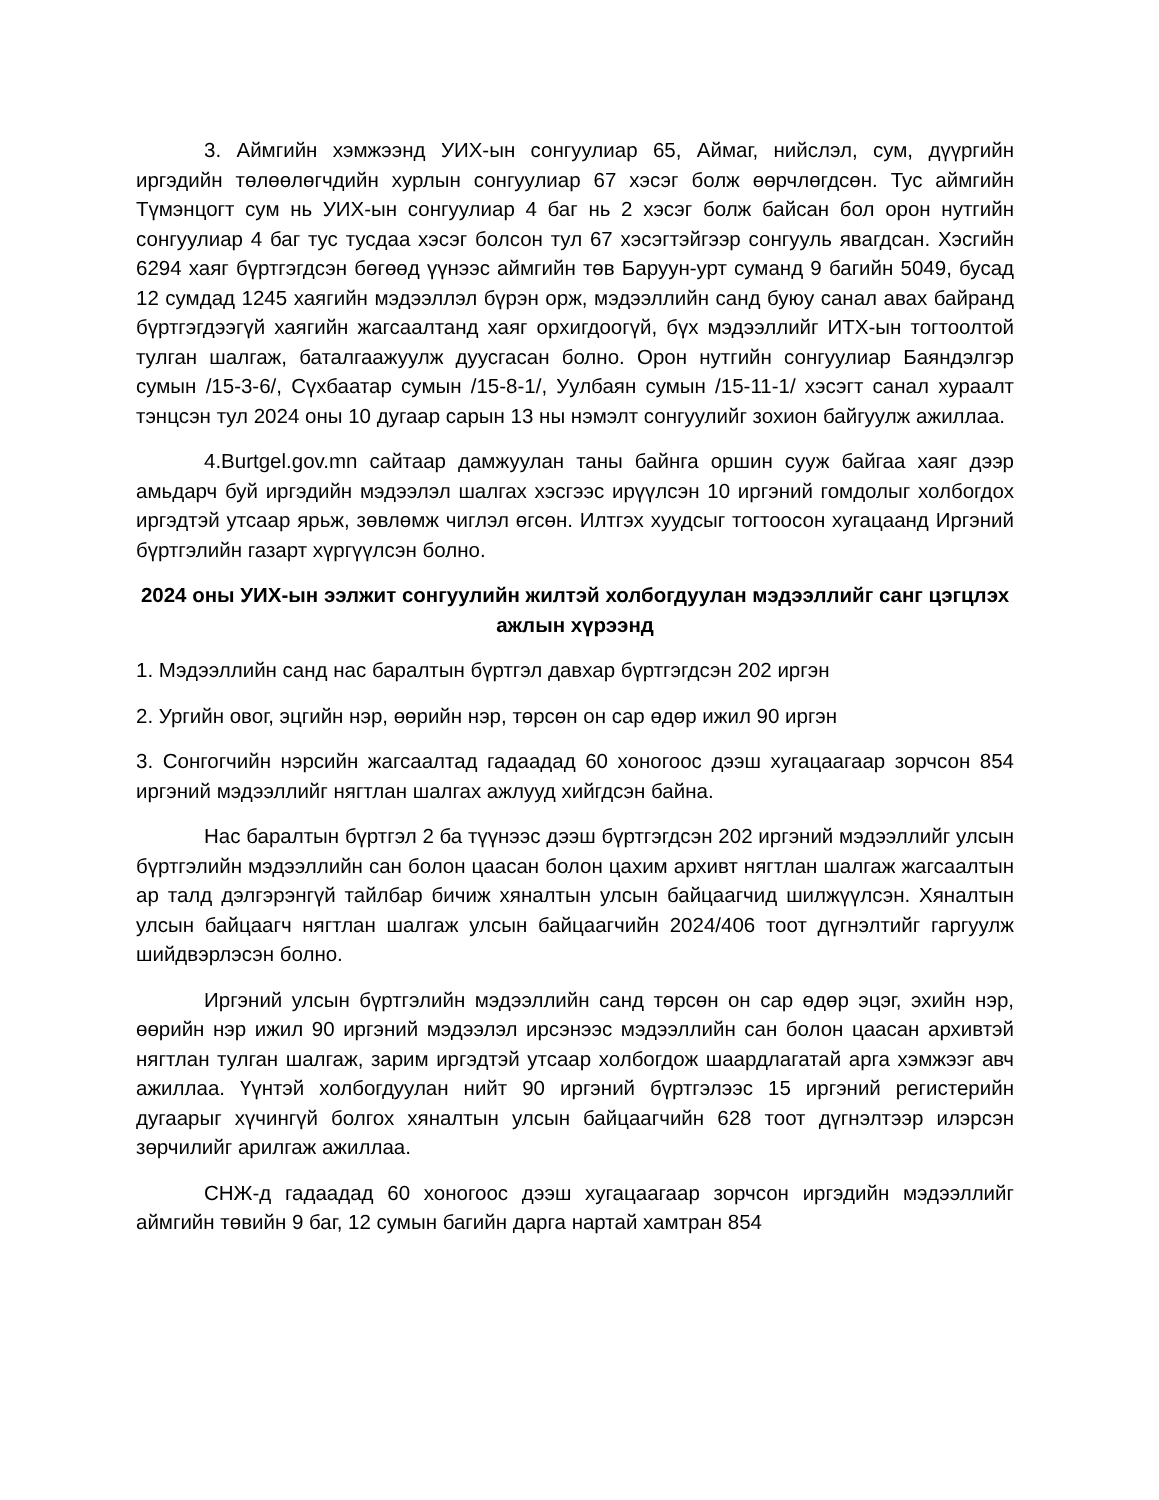3. Аймгийн хэмжээнд УИХ-ын сонгуулиар 65, Аймаг, нийслэл, сум, дүүргийн иргэдийн төлөөлөгчдийн хурлын сонгуулиар 67 хэсэг болж өөрчлөгдсөн. Тус аймгийн Түмэнцогт сум нь УИХ-ын сонгуулиар 4 баг нь 2 хэсэг болж байсан бол орон нутгийн сонгуулиар 4 баг тус тусдаа хэсэг болсон тул 67 хэсэгтэйгээр сонгууль явагдсан. Хэсгийн 6294 хаяг бүртгэгдсэн бөгөөд үүнээс аймгийн төв Баруун-урт суманд 9 багийн 5049, бусад 12 сумдад 1245 хаягийн мэдээллэл бүрэн орж, мэдээллийн санд буюу санал авах байранд бүртгэгдээгүй хаягийн жагсаалтанд хаяг орхигдоогүй, бүх мэдээллийг ИТХ-ын тогтоолтой тулган шалгаж, баталгаажуулж дуусгасан болно. Орон нутгийн сонгуулиар Баяндэлгэр сумын /15-3-6/, Сүхбаатар сумын /15-8-1/, Уулбаян сумын /15-11-1/ хэсэгт санал хураалт тэнцсэн тул 2024 оны 10 дугаар сарын 13 ны нэмэлт сонгуулийг зохион байгуулж ажиллаа.
4.Burtgel.gov.mn сайтаар дамжуулан таны байнга оршин сууж байгаа хаяг дээр амьдарч буй иргэдийн мэдээлэл шалгах хэсгээс ирүүлсэн 10 иргэний гомдолыг холбогдох иргэдтэй утсаар ярьж, зөвлөмж чиглэл өгсөн. Илтгэх хуудсыг тогтоосон хугацаанд Иргэний бүртгэлийн газарт хүргүүлсэн болно.
2024 оны УИХ-ын ээлжит сонгуулийн жилтэй холбогдуулан мэдээллийг санг цэгцлэх ажлын хүрээнд
1. Мэдээллийн санд нас баралтын бүртгэл давхар бүртгэгдсэн 202 иргэн
2. Ургийн овог, эцгийн нэр, өөрийн нэр, төрсөн он сар өдөр ижил 90 иргэн
3. Сонгогчийн нэрсийн жагсаалтад гадаадад 60 хоногоос дээш хугацаагаар зорчсон 854 иргэний мэдээллийг нягтлан шалгах ажлууд хийгдсэн байна.
Нас баралтын бүртгэл 2 ба түүнээс дээш бүртгэгдсэн 202 иргэний мэдээллийг улсын бүртгэлийн мэдээллийн сан болон цаасан болон цахим архивт нягтлан шалгаж жагсаалтын ар талд дэлгэрэнгүй тайлбар бичиж хяналтын улсын байцаагчид шилжүүлсэн. Хяналтын улсын байцаагч нягтлан шалгаж улсын байцаагчийн 2024/406 тоот дүгнэлтийг гаргуулж шийдвэрлэсэн болно.
Иргэний улсын бүртгэлийн мэдээллийн санд төрсөн он сар өдөр эцэг, эхийн нэр, өөрийн нэр ижил 90 иргэний мэдээлэл ирсэнээс мэдээллийн сан болон цаасан архивтэй нягтлан тулган шалгаж, зарим иргэдтэй утсаар холбогдож шаардлагатай арга хэмжээг авч ажиллаа. Үүнтэй холбогдуулан нийт 90 иргэний бүртгэлээс 15 иргэний регистерийн дугаарыг хүчингүй болгох хяналтын улсын байцаагчийн 628 тоот дүгнэлтээр илэрсэн зөрчилийг арилгаж ажиллаа.
СНЖ-д гадаадад 60 хоногоос дээш хугацаагаар зорчсон иргэдийн мэдээллийг аймгийн төвийн 9 баг, 12 сумын багийн дарга нартай хамтран 854